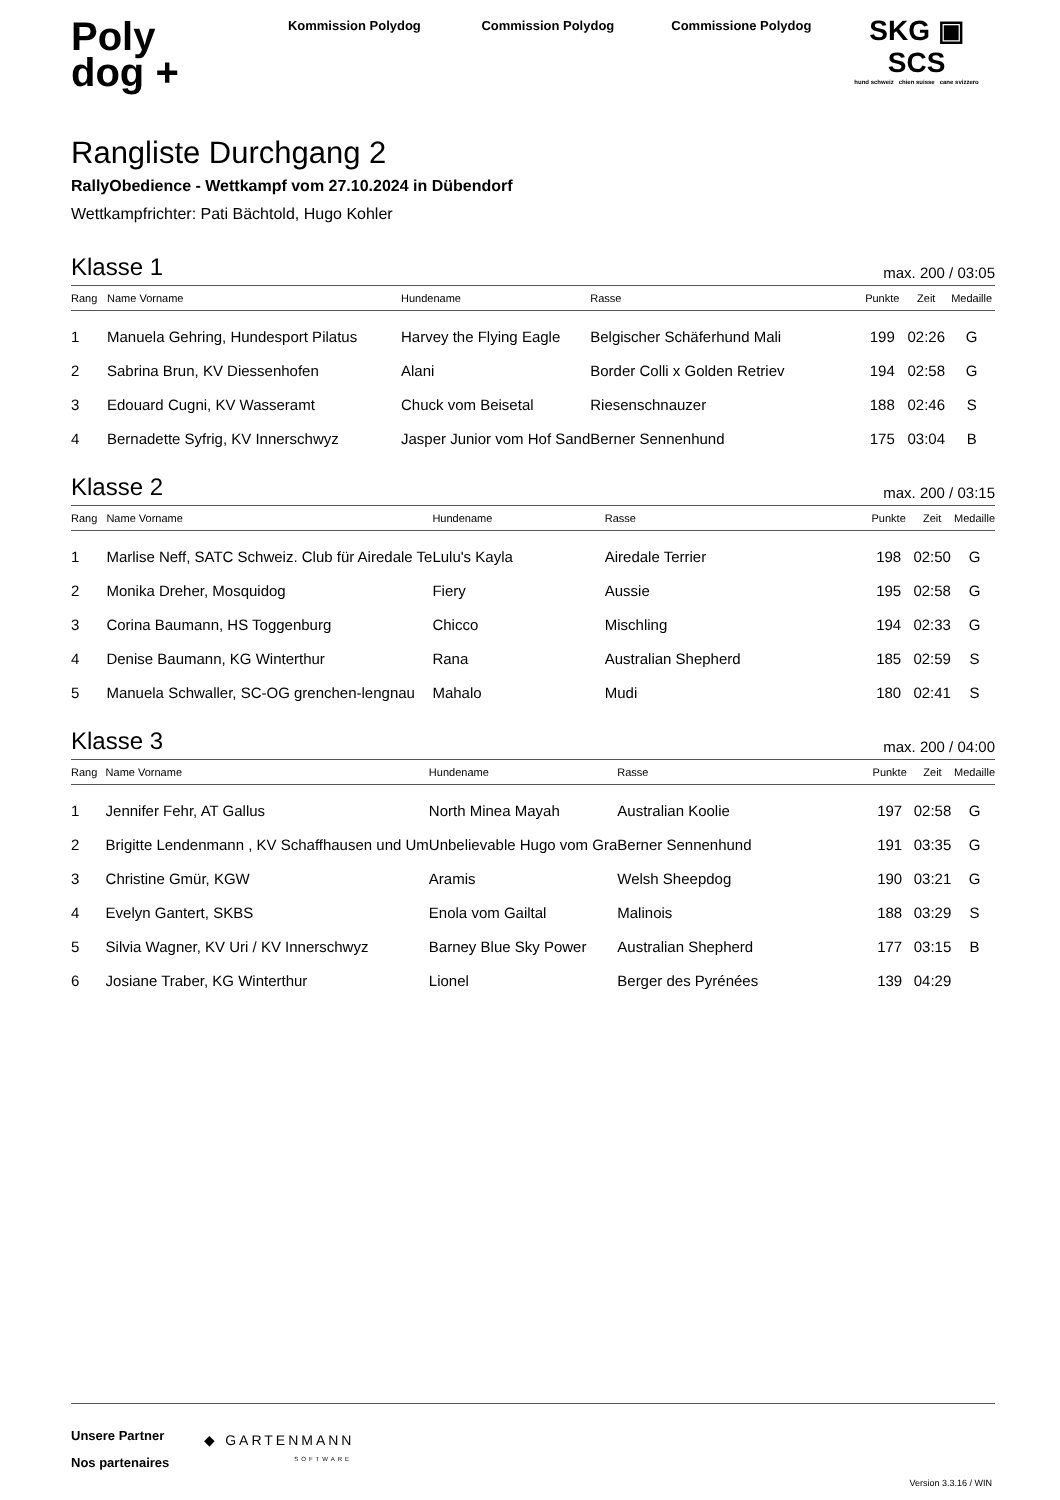Poly
dog +
Kommission Polydog Commission Polydog Commissione Polydog
SKG ▣ SCS
hund schweiz chien suisse cane svizzero
Rangliste Durchgang 2
RallyObedience - Wettkampf vom 27.10.2024 in Dübendorf
Wettkampfrichter: Pati Bächtold, Hugo Kohler
Klasse 1
max. 200 / 03:05
| Rang | Name Vorname | Hundename | Rasse | Punkte | Zeit | Medaille |
| --- | --- | --- | --- | --- | --- | --- |
| 1 | Manuela Gehring, Hundesport Pilatus | Harvey the Flying Eagle | Belgischer Schäferhund Mali | 199 | 02:26 | G |
| 2 | Sabrina Brun, KV Diessenhofen | Alani | Border Colli x Golden Retriev | 194 | 02:58 | G |
| 3 | Edouard Cugni, KV Wasseramt | Chuck vom Beisetal | Riesenschnauzer | 188 | 02:46 | S |
| 4 | Bernadette Syfrig, KV Innerschwyz | Jasper Junior vom Hof Sand | Berner Sennenhund | 175 | 03:04 | B |
Klasse 2
max. 200 / 03:15
| Rang | Name Vorname | Hundename | Rasse | Punkte | Zeit | Medaille |
| --- | --- | --- | --- | --- | --- | --- |
| 1 | Marlise Neff, SATC Schweiz. Club für Airedale Te | Lulu's Kayla | Airedale Terrier | 198 | 02:50 | G |
| 2 | Monika Dreher, Mosquidog | Fiery | Aussie | 195 | 02:58 | G |
| 3 | Corina Baumann, HS Toggenburg | Chicco | Mischling | 194 | 02:33 | G |
| 4 | Denise Baumann, KG Winterthur | Rana | Australian Shepherd | 185 | 02:59 | S |
| 5 | Manuela Schwaller, SC-OG grenchen-lengnau | Mahalo | Mudi | 180 | 02:41 | S |
Klasse 3
max. 200 / 04:00
| Rang | Name Vorname | Hundename | Rasse | Punkte | Zeit | Medaille |
| --- | --- | --- | --- | --- | --- | --- |
| 1 | Jennifer Fehr, AT Gallus | North Minea Mayah | Australian Koolie | 197 | 02:58 | G |
| 2 | Brigitte Lendenmann , KV Schaffhausen und Um | Unbelievable Hugo vom Gra | Berner Sennenhund | 191 | 03:35 | G |
| 3 | Christine Gmür, KGW | Aramis | Welsh Sheepdog | 190 | 03:21 | G |
| 4 | Evelyn Gantert, SKBS | Enola vom Gailtal | Malinois | 188 | 03:29 | S |
| 5 | Silvia Wagner, KV Uri / KV Innerschwyz | Barney Blue Sky Power | Australian Shepherd | 177 | 03:15 | B |
| 6 | Josiane Traber, KG Winterthur | Lionel | Berger des Pyrénées | 139 | 04:29 | |
Unsere Partner
Nos partenaires
◆ GARTENMANN
SOFTWARE
Version 3.3.16 / WIN